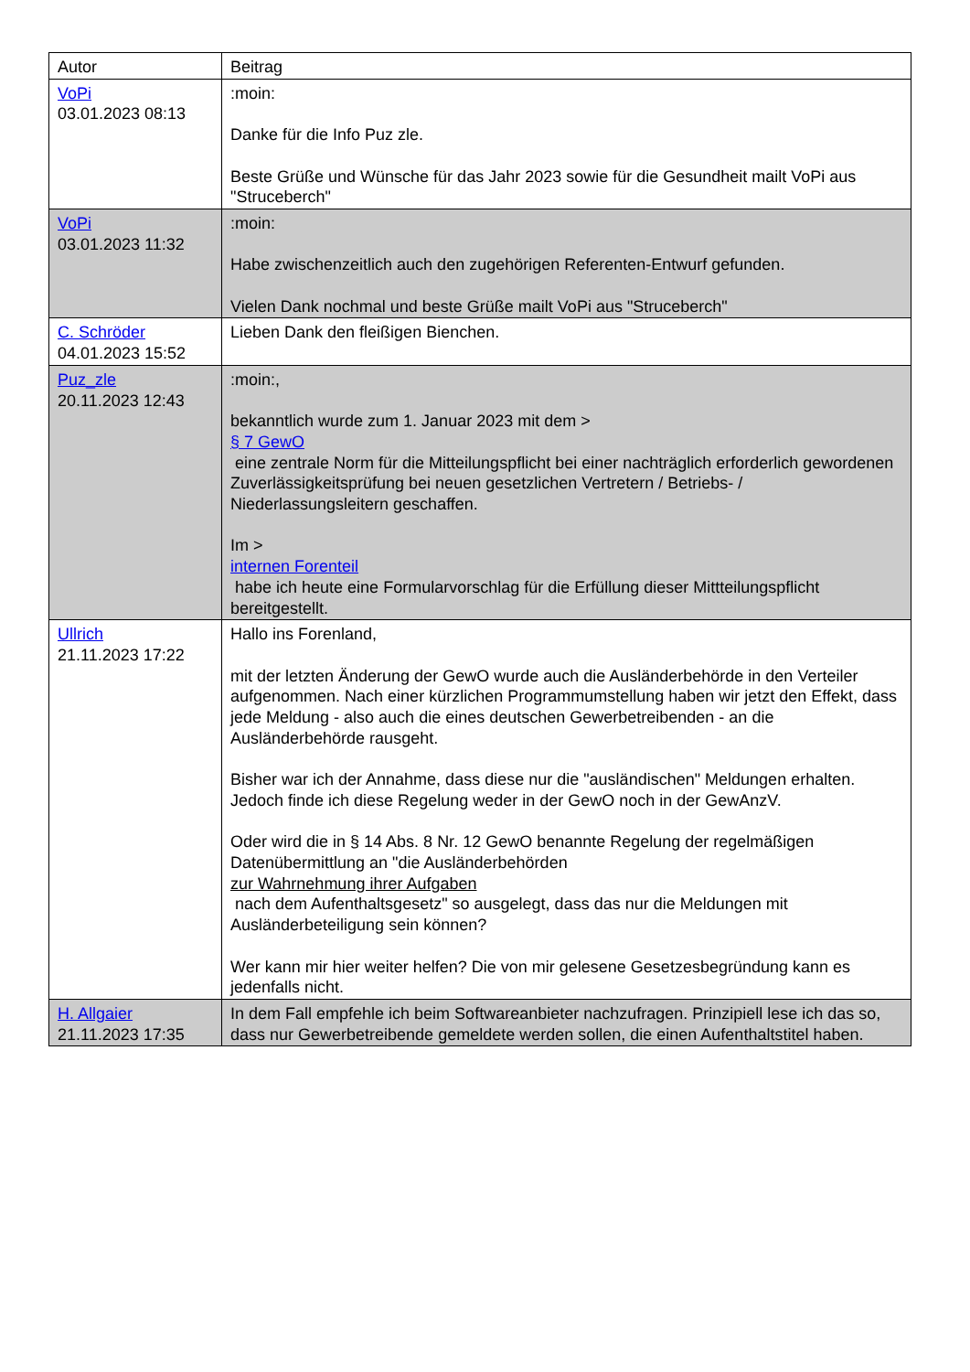| Autor | Beitrag |
| VoPi 03.01.2023 08:13 | :moin: Danke für die Info Puz zle. Beste Grüße und Wünsche für das Jahr 2023 sowie für die Gesundheit mailt VoPi aus "Struceberch" |
| VoPi 03.01.2023 11:32 | :moin: Habe zwischenzeitlich auch den zugehörigen Referenten-Entwurf gefunden. Vielen Dank nochmal und beste Grüße mailt VoPi aus "Struceberch" |
| C. Schröder 04.01.2023 15:52 | Lieben Dank den fleißigen Bienchen. |
| Puz_zle 20.11.2023 12:43 | :moin:, bekanntlich wurde zum 1. Januar 2023 mit dem > § 7 GewO eine zentrale Norm für die Mitteilungspflicht bei einer nachträglich erforderlich gewordenen Zuverlässigkeitsprüfung bei neuen gesetzlichen Vertretern / Betriebs- / Niederlassungsleitern geschaffen. Im > internen Forenteil habe ich heute eine Formularvorschlag für die Erfüllung dieser Mittteilungspflicht bereitgestellt. |
| Ullrich 21.11.2023 17:22 | Hallo ins Forenland, mit der letzten Änderung der GewO wurde auch die Ausländerbehörde in den Verteiler aufgenommen. Nach einer kürzlichen Programmumstellung haben wir jetzt den Effekt, dass jede Meldung - also auch die eines deutschen Gewerbetreibenden - an die Ausländerbehörde rausgeht. Bisher war ich der Annahme, dass diese nur die "ausländischen" Meldungen erhalten. Jedoch finde ich diese Regelung weder in der GewO noch in der GewAnzV. Oder wird die in § 14 Abs. 8 Nr. 12 GewO benannte Regelung der regelmäßigen Datenübermittlung an "die Ausländerbehörden zur Wahrnehmung ihrer Aufgaben nach dem Aufenthaltsgesetz" so ausgelegt, dass das nur die Meldungen mit Ausländerbeteiligung sein können? Wer kann mir hier weiter helfen? Die von mir gelesene Gesetzesbegründung kann es jedenfalls nicht. |
| H. Allgaier 21.11.2023 17:35 | In dem Fall empfehle ich beim Softwareanbieter nachzufragen. Prinzipiell lese ich das so, dass nur Gewerbetreibende gemeldete werden sollen, die einen Aufenthaltstitel haben. |